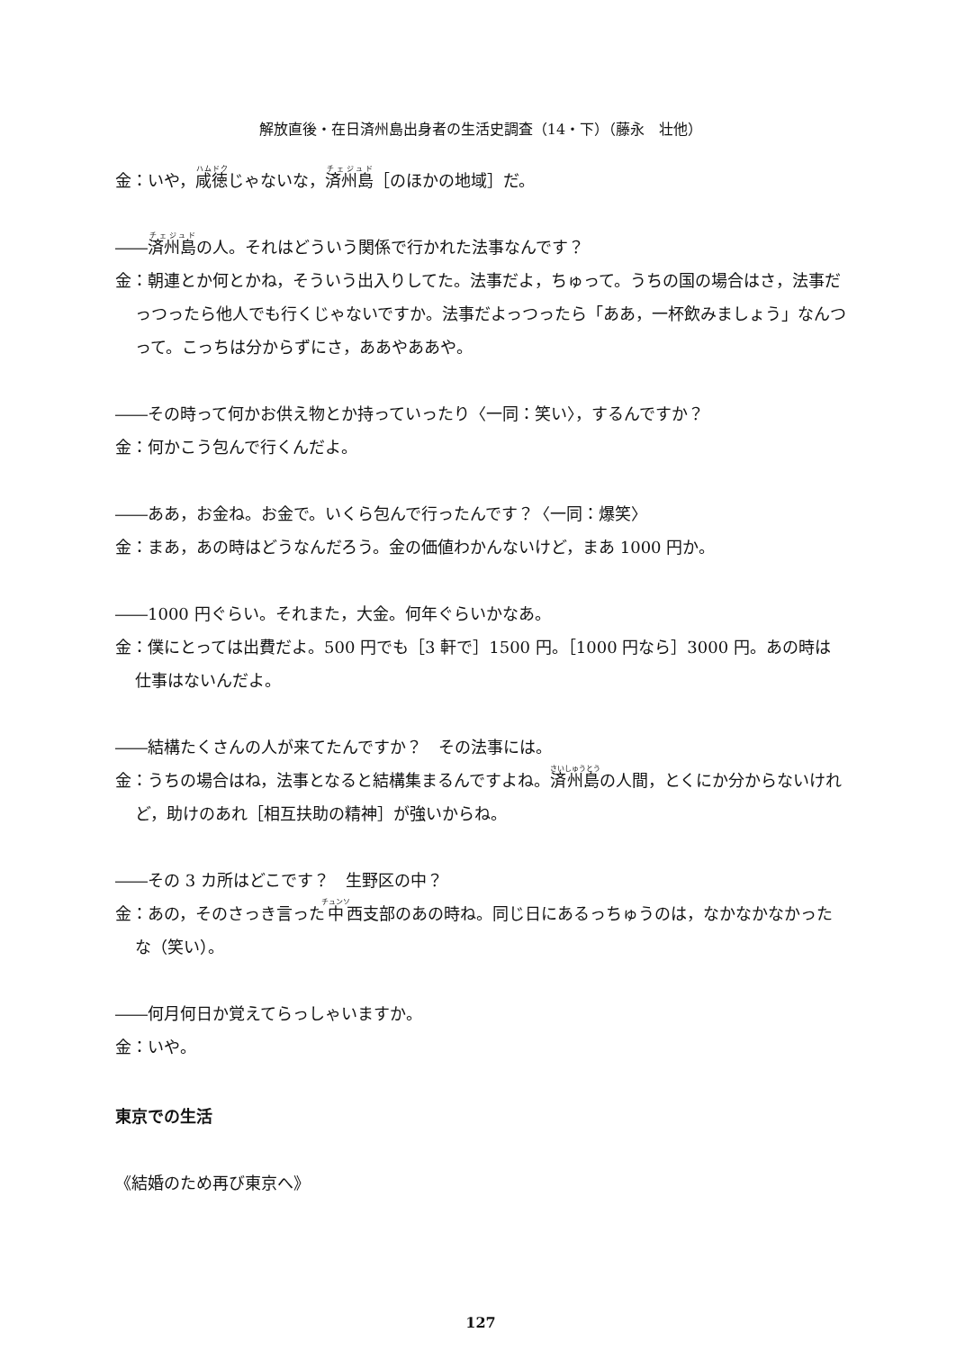解放直後・在日済州島出身者の生活史調査（14・下）（藤永　壮他）
金：いや，咸徳じゃないな，済州島［のほかの地域］だ。
――済州島の人。それはどういう関係で行かれた法事なんです？
金：朝連とか何とかね，そういう出入りしてた。法事だよ，ちゅって。うちの国の場合はさ，法事だっつったら他人でも行くじゃないですか。法事だよっつったら「ああ，一杯飲みましょう」なんつって。こっちは分からずにさ，ああやああや。
――その時って何かお供え物とか持っていったり〈一同：笑い〉，するんですか？
金：何かこう包んで行くんだよ。
――ああ，お金ね。お金で。いくら包んで行ったんです？〈一同：爆笑〉
金：まあ，あの時はどうなんだろう。金の価値わかんないけど，まあ 1000 円か。
――1000 円ぐらい。それまた，大金。何年ぐらいかなあ。
金：僕にとっては出費だよ。500 円でも［3 軒で］1500 円。［1000 円なら］3000 円。あの時は仕事はないんだよ。
――結構たくさんの人が来てたんですか？　その法事には。
金：うちの場合はね，法事となると結構集まるんですよね。済州島の人間，とくにか分からないけれど，助けのあれ［相互扶助の精神］が強いからね。
――その 3 カ所はどこです？　生野区の中？
金：あの，そのさっき言った中西支部のあの時ね。同じ日にあるっちゅうのは，なかなかなかったな（笑い）。
――何月何日か覚えてらっしゃいますか。
金：いや。
東京での生活
《結婚のため再び東京へ》
127